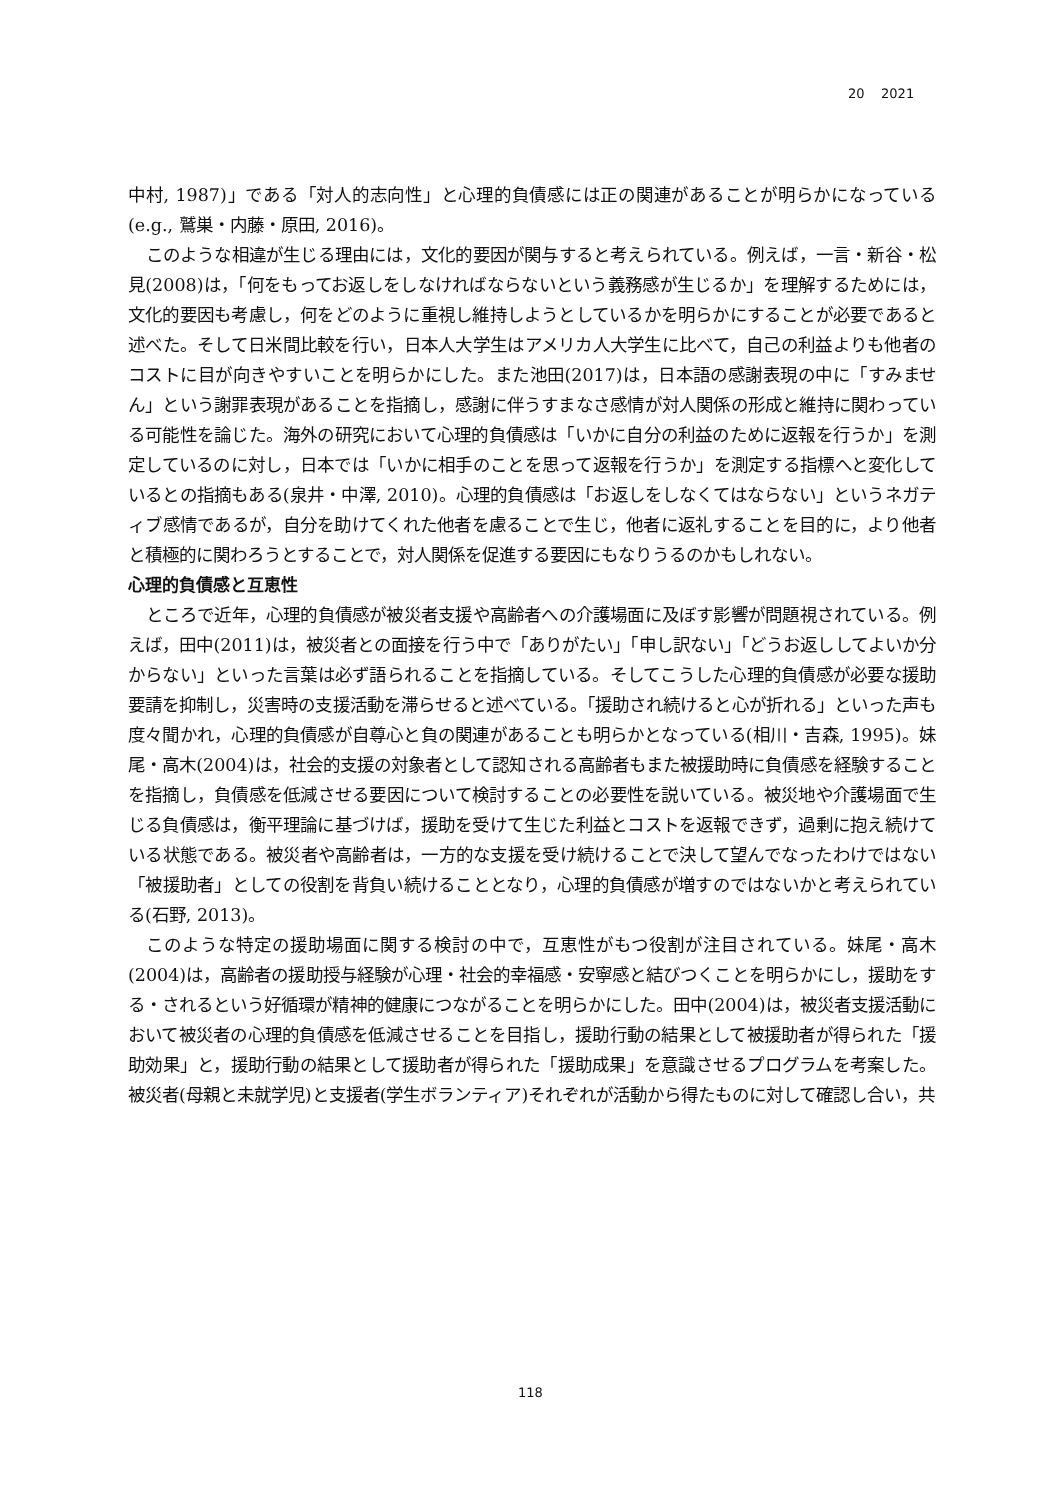20 2021
中村, 1987)」である「対人的志向性」と心理的負債感には正の関連があることが明らかになっている(e.g., 鷲巣・内藤・原田, 2016)。
このような相違が生じる理由には，文化的要因が関与すると考えられている。例えば，一言・新谷・松見(2008)は，「何をもってお返しをしなければならないという義務感が生じるか」を理解するためには，文化的要因も考慮し，何をどのように重視し維持しようとしているかを明らかにすることが必要であると述べた。そして日米間比較を行い，日本人大学生はアメリカ人大学生に比べて，自己の利益よりも他者のコストに目が向きやすいことを明らかにした。また池田(2017)は，日本語の感謝表現の中に「すみません」という謝罪表現があることを指摘し，感謝に伴うすまなさ感情が対人関係の形成と維持に関わっている可能性を論じた。海外の研究において心理的負債感は「いかに自分の利益のために返報を行うか」を測定しているのに対し，日本では「いかに相手のことを思って返報を行うか」を測定する指標へと変化しているとの指摘もある(泉井・中澤, 2010)。心理的負債感は「お返しをしなくてはならない」というネガティブ感情であるが，自分を助けてくれた他者を慮ることで生じ，他者に返礼することを目的に，より他者と積極的に関わろうとすることで，対人関係を促進する要因にもなりうるのかもしれない。
心理的負債感と互恵性
ところで近年，心理的負債感が被災者支援や高齢者への介護場面に及ぼす影響が問題視されている。例えば，田中(2011)は，被災者との面接を行う中で「ありがたい」「申し訳ない」「どうお返ししてよいか分からない」といった言葉は必ず語られることを指摘している。そしてこうした心理的負債感が必要な援助要請を抑制し，災害時の支援活動を滞らせると述べている。「援助され続けると心が折れる」といった声も度々聞かれ，心理的負債感が自尊心と負の関連があることも明らかとなっている(相川・吉森, 1995)。妹尾・高木(2004)は，社会的支援の対象者として認知される高齢者もまた被援助時に負債感を経験することを指摘し，負債感を低減させる要因について検討することの必要性を説いている。被災地や介護場面で生じる負債感は，衡平理論に基づけば，援助を受けて生じた利益とコストを返報できず，過剰に抱え続けている状態である。被災者や高齢者は，一方的な支援を受け続けることで決して望んでなったわけではない「被援助者」としての役割を背負い続けることとなり，心理的負債感が増すのではないかと考えられている(石野, 2013)。
このような特定の援助場面に関する検討の中で，互恵性がもつ役割が注目されている。妹尾・高木(2004)は，高齢者の援助授与経験が心理・社会的幸福感・安寧感と結びつくことを明らかにし，援助をする・されるという好循環が精神的健康につながることを明らかにした。田中(2004)は，被災者支援活動において被災者の心理的負債感を低減させることを目指し，援助行動の結果として被援助者が得られた「援助効果」と，援助行動の結果として援助者が得られた「援助成果」を意識させるプログラムを考案した。被災者(母親と未就学児)と支援者(学生ボランティア)それぞれが活動から得たものに対して確認し合い，共
118